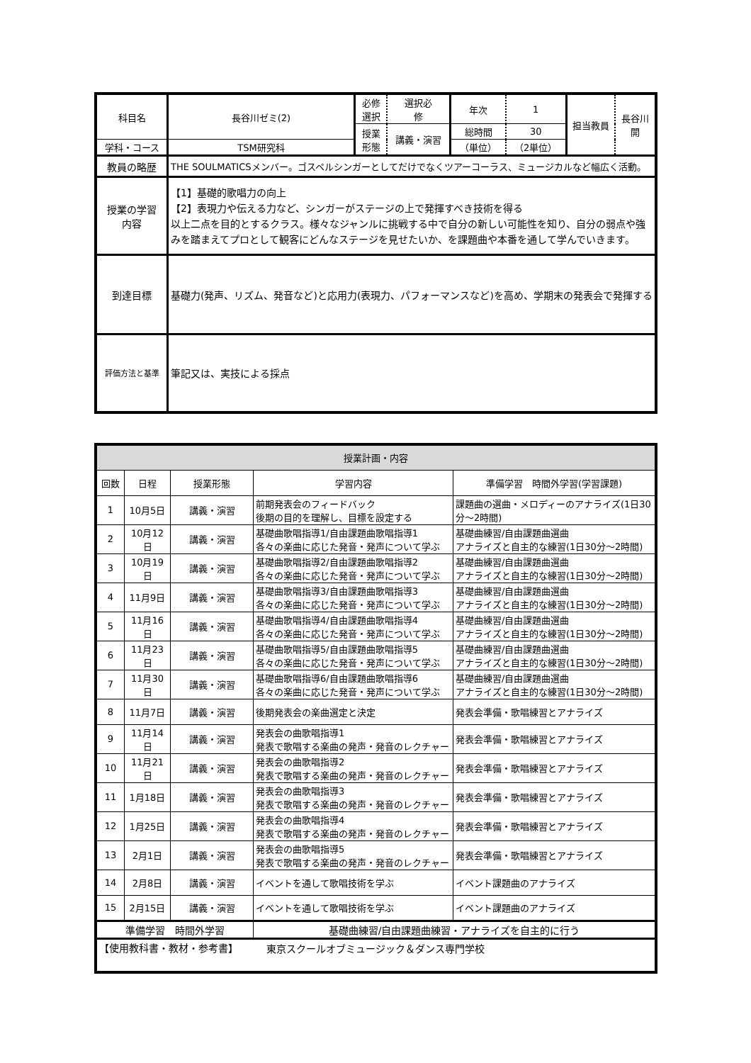| 科目名 | 長谷川ゼミ(2) | 必修 選択 | 選択必 修 | 年次 | 1 | 担当教員 | 長谷川 開 |
| | | 授業 形態 | 講義・演習 | 総時間 | 30 | | |
| 学科・コース | TSM研究科 | | | （単位） | （2単位） | | |
| 教員の略歴 | THE SOULMATICSメンバー。ゴスペルシンガーとしてだけでなくツアーコーラス、ミュージカルなど幅広く活動。 | | | | | | |
| 授業の学習 内容 | 【1】基礎的歌唱力の向上 【2】表現力や伝える力など、シンガーがステージの上で発揮すべき技術を得る 以上二点を目的とするクラス。様々なジャンルに挑戦する中で自分の新しい可能性を知り、自分の弱点や強みを踏まえてプロとして観客にどんなステージを見せたいか、を課題曲や本番を通して学んでいきます。 | | | | | | |
| 到達目標 | 基礎力(発声、リズム、発音など)と応用力(表現力、パフォーマンスなど)を高め、学期末の発表会で発揮する | | | | | | |
| 評価方法と基準 | 筆記又は、実技による採点 | | | | | | |
| 授業計画・内容 | | | | |
| 回数 | 日程 | 授業形態 | 学習内容 | 準備学習 時間外学習(学習課題) |
| 1 | 10月5日 | 講義・演習 | 前期発表会のフィードバック 後期の目的を理解し、目標を設定する | 課題曲の選曲・メロディーのアナライズ(1日30分～2時間) |
| 2 | 10月12日 | 講義・演習 | 基礎曲歌唱指導1/自由課題曲歌唱指導1 各々の楽曲に応じた発音・発声について学ぶ | 基礎曲練習/自由課題曲選曲 アナライズと自主的な練習(1日30分～2時間) |
| 3 | 10月19日 | 講義・演習 | 基礎曲歌唱指導2/自由課題曲歌唱指導2 各々の楽曲に応じた発音・発声について学ぶ | 基礎曲練習/自由課題曲選曲 アナライズと自主的な練習(1日30分～2時間) |
| 4 | 11月9日 | 講義・演習 | 基礎曲歌唱指導3/自由課題曲歌唱指導3 各々の楽曲に応じた発音・発声について学ぶ | 基礎曲練習/自由課題曲選曲 アナライズと自主的な練習(1日30分～2時間) |
| 5 | 11月16日 | 講義・演習 | 基礎曲歌唱指導4/自由課題曲歌唱指導4 各々の楽曲に応じた発音・発声について学ぶ | 基礎曲練習/自由課題曲選曲 アナライズと自主的な練習(1日30分～2時間) |
| 6 | 11月23日 | 講義・演習 | 基礎曲歌唱指導5/自由課題曲歌唱指導5 各々の楽曲に応じた発音・発声について学ぶ | 基礎曲練習/自由課題曲選曲 アナライズと自主的な練習(1日30分～2時間) |
| 7 | 11月30日 | 講義・演習 | 基礎曲歌唱指導6/自由課題曲歌唱指導6 各々の楽曲に応じた発音・発声について学ぶ | 基礎曲練習/自由課題曲選曲 アナライズと自主的な練習(1日30分～2時間) |
| 8 | 11月7日 | 講義・演習 | 後期発表会の楽曲選定と決定 | 発表会準備・歌唱練習とアナライズ |
| 9 | 11月14日 | 講義・演習 | 発表会の曲歌唱指導1 発表で歌唱する楽曲の発声・発音のレクチャー | 発表会準備・歌唱練習とアナライズ |
| 10 | 11月21日 | 講義・演習 | 発表会の曲歌唱指導2 発表で歌唱する楽曲の発声・発音のレクチャー | 発表会準備・歌唱練習とアナライズ |
| 11 | 1月18日 | 講義・演習 | 発表会の曲歌唱指導3 発表で歌唱する楽曲の発声・発音のレクチャー | 発表会準備・歌唱練習とアナライズ |
| 12 | 1月25日 | 講義・演習 | 発表会の曲歌唱指導4 発表で歌唱する楽曲の発声・発音のレクチャー | 発表会準備・歌唱練習とアナライズ |
| 13 | 2月1日 | 講義・演習 | 発表会の曲歌唱指導5 発表で歌唱する楽曲の発声・発音のレクチャー | 発表会準備・歌唱練習とアナライズ |
| 14 | 2月8日 | 講義・演習 | イベントを通して歌唱技術を学ぶ | イベント課題曲のアナライズ |
| 15 | 2月15日 | 講義・演習 | イベントを通して歌唱技術を学ぶ | イベント課題曲のアナライズ |
| 準備学習 時間外学習 | | | 基礎曲練習/自由課題曲練習・アナライズを自主的に行う | |
| 【使用教科書・教材・参考書】 | | | | |
東京スクールオブミュージック＆ダンス専門学校